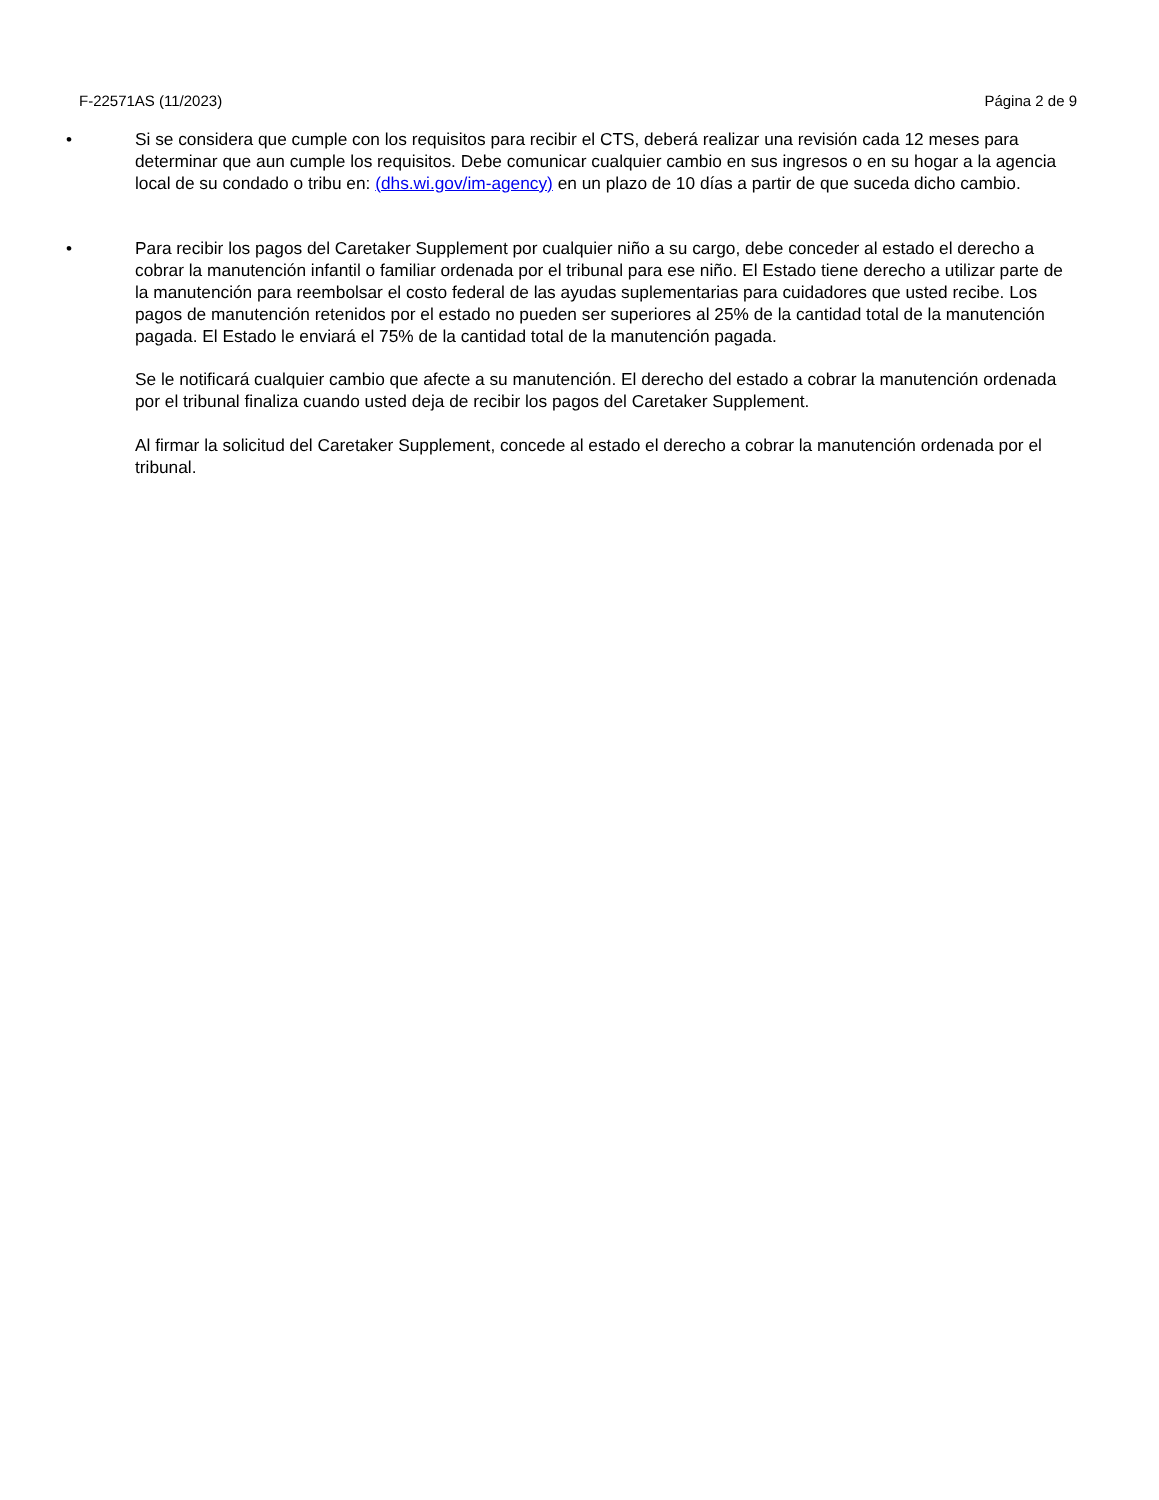F-22571AS (11/2023) Página 2 de 9
• Si se considera que cumple con los requisitos para recibir el CTS, deberá realizar una revisión cada 12 meses para determinar que aun cumple los requisitos. Debe comunicar cualquier cambio en sus ingresos o en su hogar a la agencia local de su condado o tribu en: (dhs.wi.gov/im-agency) en un plazo de 10 días a partir de que suceda dicho cambio.
• Para recibir los pagos del Caretaker Supplement por cualquier niño a su cargo, debe conceder al estado el derecho a cobrar la manutención infantil o familiar ordenada por el tribunal para ese niño. El Estado tiene derecho a utilizar parte de la manutención para reembolsar el costo federal de las ayudas suplementarias para cuidadores que usted recibe. Los pagos de manutención retenidos por el estado no pueden ser superiores al 25% de la cantidad total de la manutención pagada. El Estado le enviará el 75% de la cantidad total de la manutención pagada.
Se le notificará cualquier cambio que afecte a su manutención. El derecho del estado a cobrar la manutención ordenada por el tribunal finaliza cuando usted deja de recibir los pagos del Caretaker Supplement.
Al firmar la solicitud del Caretaker Supplement, concede al estado el derecho a cobrar la manutención ordenada por el tribunal.